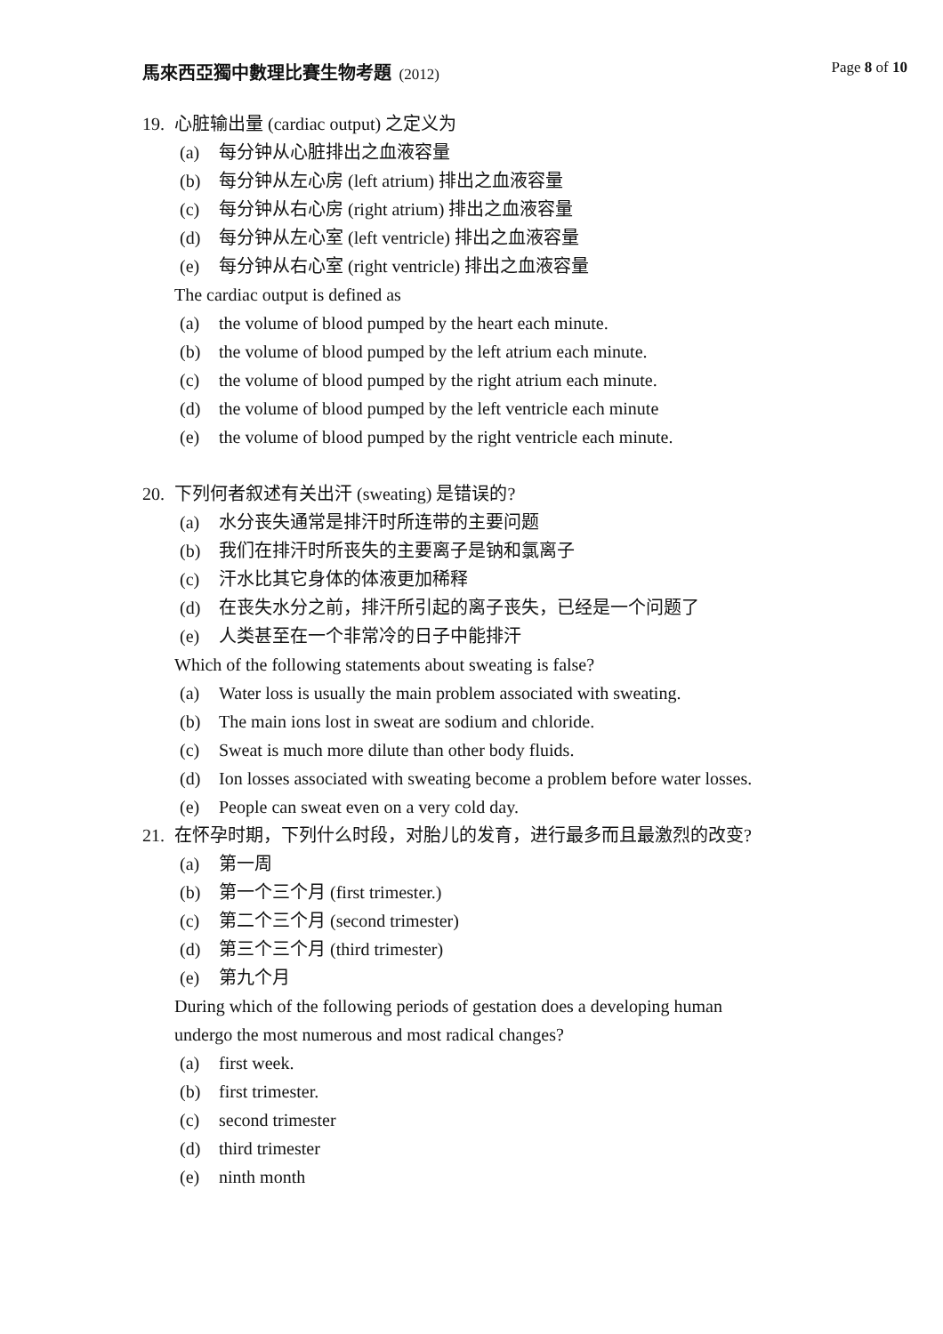馬來西亞獨中數理比賽生物考題 (2012)
Page 8 of 10
19. 心脏输出量 (cardiac output) 之定义为
(a) 每分钟从心脏排出之血液容量
(b) 每分钟从左心房 (left atrium) 排出之血液容量
(c) 每分钟从右心房 (right atrium) 排出之血液容量
(d) 每分钟从左心室 (left ventricle) 排出之血液容量
(e) 每分钟从右心室 (right ventricle) 排出之血液容量
The cardiac output is defined as
(a) the volume of blood pumped by the heart each minute.
(b) the volume of blood pumped by the left atrium each minute.
(c) the volume of blood pumped by the right atrium each minute.
(d) the volume of blood pumped by the left ventricle each minute
(e) the volume of blood pumped by the right ventricle each minute.
20. 下列何者叙述有关出汗 (sweating) 是错误的?
(a) 水分丧失通常是排汗时所连带的主要问题
(b) 我们在排汗时所丧失的主要离子是钠和氯离子
(c) 汗水比其它身体的体液更加稀释
(d) 在丧失水分之前，排汗所引起的离子丧失，已经是一个问题了
(e) 人类甚至在一个非常冷的日子中能排汗
Which of the following statements about sweating is false?
(a) Water loss is usually the main problem associated with sweating.
(b) The main ions lost in sweat are sodium and chloride.
(c) Sweat is much more dilute than other body fluids.
(d) Ion losses associated with sweating become a problem before water losses.
(e) People can sweat even on a very cold day.
21. 在怀孕时期，下列什么时段，对胎儿的发育，进行最多而且最激烈的改变?
(a) 第一周
(b) 第一个三个月 (first trimester.)
(c) 第二个三个月 (second trimester)
(d) 第三个三个月 (third trimester)
(e) 第九个月
During which of the following periods of gestation does a developing human
undergo the most numerous and most radical changes?
(a) first week.
(b) first trimester.
(c) second trimester
(d) third trimester
(e) ninth month